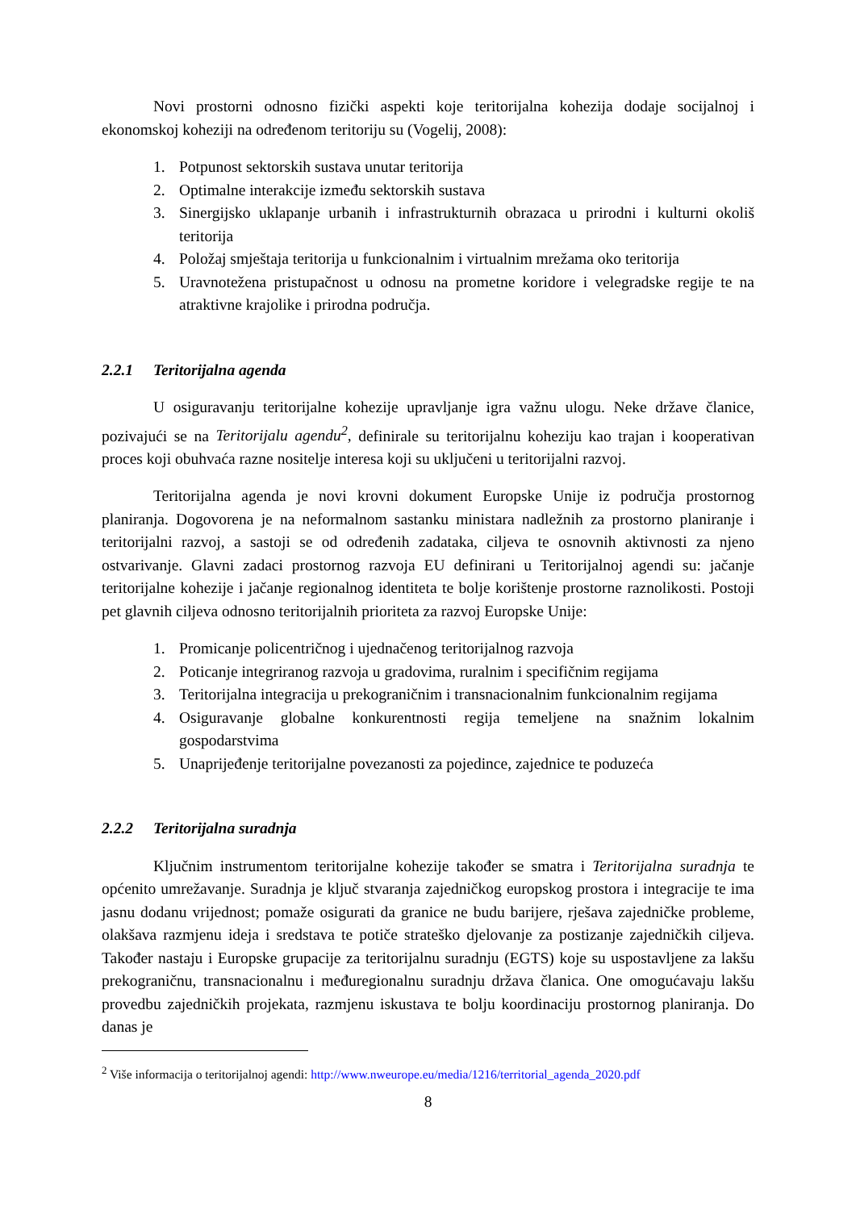Novi prostorni odnosno fizički aspekti koje teritorijalna kohezija dodaje socijalnoj i ekonomskoj koheziji na određenom teritoriju su (Vogelij, 2008):
1. Potpunost sektorskih sustava unutar teritorija
2. Optimalne interakcije između sektorskih sustava
3. Sinergijsko uklapanje urbanih i infrastrukturnih obrazaca u prirodni i kulturni okoliš teritorija
4. Položaj smještaja teritorija u funkcionalnim i virtualnim mrežama oko teritorija
5. Uravnotežena pristupačnost u odnosu na prometne koridore i velegradske regije te na atraktivne krajolike i prirodna područja.
2.2.1 Teritorijalna agenda
U osiguravanju teritorijalne kohezije upravljanje igra važnu ulogu. Neke države članice, pozivajući se na Teritorijalu agendu<sup>2</sup>, definirale su teritorijalnu koheziju kao trajan i kooperativan proces koji obuhvaća razne nositelje interesa koji su uključeni u teritorijalni razvoj.
Teritorijalna agenda je novi krovni dokument Europske Unije iz područja prostornog planiranja. Dogovorena je na neformalnom sastanku ministara nadležnih za prostorno planiranje i teritorijalni razvoj, a sastoji se od određenih zadataka, ciljeva te osnovnih aktivnosti za njeno ostvarivanje. Glavni zadaci prostornog razvoja EU definirani u Teritorijalnoj agendi su: jačanje teritorijalne kohezije i jačanje regionalnog identiteta te bolje korištenje prostorne raznolikosti. Postoji pet glavnih ciljeva odnosno teritorijalnih prioriteta za razvoj Europske Unije:
1. Promicanje policentričnog i ujednačenog teritorijalnog razvoja
2. Poticanje integriranog razvoja u gradovima, ruralnim i specifičnim regijama
3. Teritorijalna integracija u prekograničnim i transnacionalnim funkcionalnim regijama
4. Osiguravanje globalne konkurentnosti regija temeljene na snažnim lokalnim gospodarstvima
5. Unaprijeđenje teritorijalne povezanosti za pojedince, zajednice te poduzeća
2.2.2 Teritorijalna suradnja
Ključnim instrumentom teritorijalne kohezije također se smatra i Teritorijalna suradnja te općenito umrežavanje. Suradnja je ključ stvaranja zajedničkog europskog prostora i integracije te ima jasnu dodanu vrijednost; pomaže osigurati da granice ne budu barijere, rješava zajedničke probleme, olakšava razmjenu ideja i sredstava te potiče strateško djelovanje za postizanje zajedničkih ciljeva. Također nastaju i Europske grupacije za teritorijalnu suradnju (EGTS) koje su uspostavljene za lakšu prekograničnu, transnacionalnu i međuregionalnu suradnju država članica. One omogućavaju lakšu provedbu zajedničkih projekata, razmjenu iskustava te bolju koordinaciju prostornog planiranja. Do danas je
<sup>2</sup> Više informacija o teritorijalnoj agendi: http://www.nweurope.eu/media/1216/territorial_agenda_2020.pdf
8